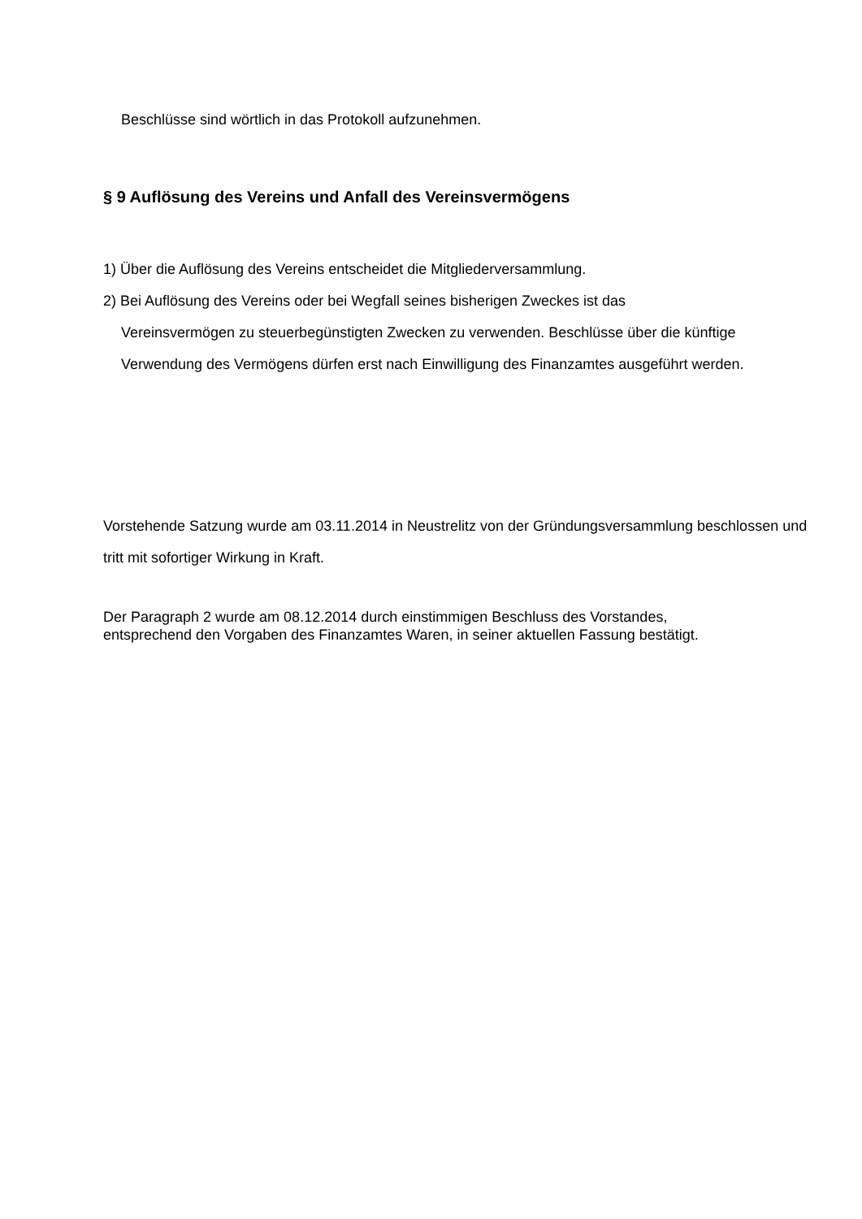Beschlüsse sind wörtlich in das Protokoll aufzunehmen.
§ 9 Auflösung des Vereins und Anfall des Vereinsvermögens
1) Über die Auflösung des Vereins entscheidet die Mitgliederversammlung.
2) Bei Auflösung des Vereins oder bei Wegfall seines bisherigen Zweckes ist das
Vereinsvermögen zu steuerbegünstigten Zwecken zu verwenden. Beschlüsse über die künftige Verwendung des Vermögens dürfen erst nach Einwilligung des Finanzamtes ausgeführt werden.
Vorstehende Satzung wurde am 03.11.2014 in Neustrelitz von der Gründungsversammlung beschlossen und tritt mit sofortiger Wirkung in Kraft.
Der Paragraph 2 wurde am 08.12.2014 durch einstimmigen Beschluss des Vorstandes,
entsprechend den Vorgaben des Finanzamtes Waren, in seiner aktuellen Fassung bestätigt.